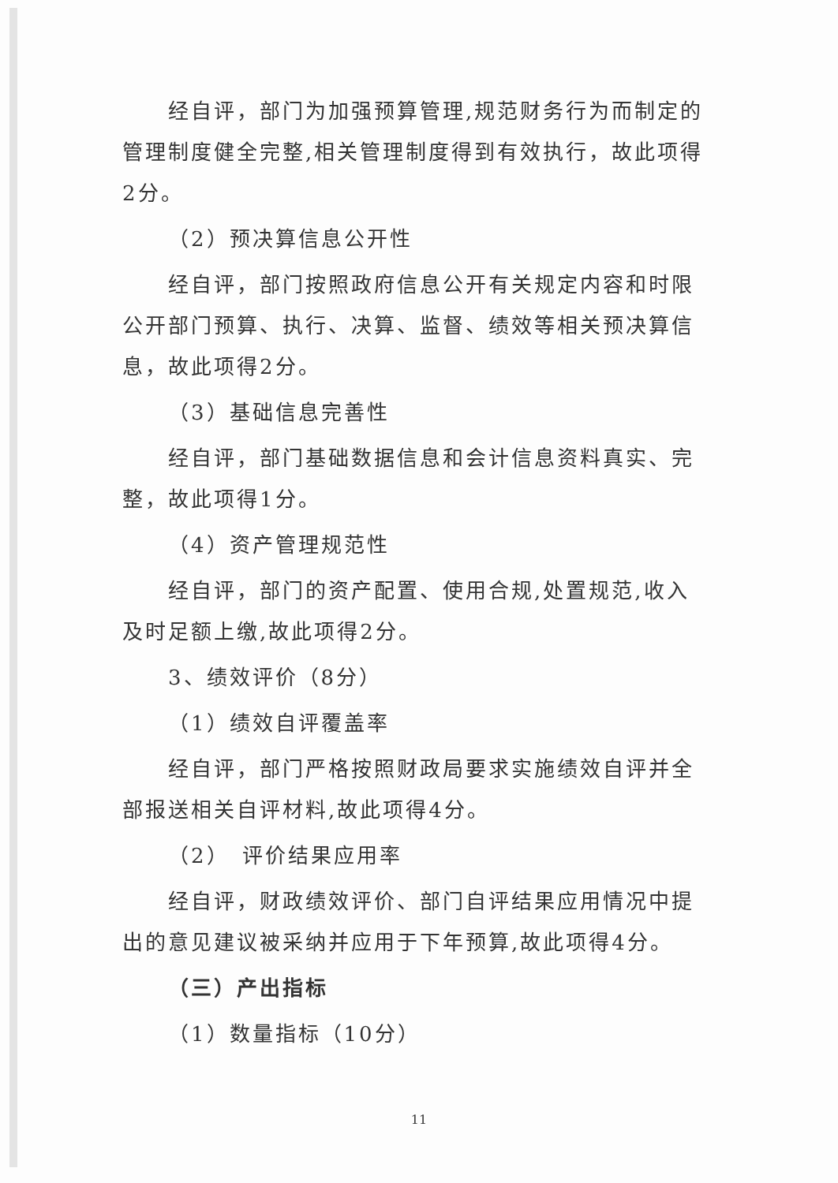经自评，部门为加强预算管理,规范财务行为而制定的管理制度健全完整,相关管理制度得到有效执行，故此项得2分。
（2）预决算信息公开性
经自评，部门按照政府信息公开有关规定内容和时限公开部门预算、执行、决算、监督、绩效等相关预决算信息，故此项得2分。
（3）基础信息完善性
经自评，部门基础数据信息和会计信息资料真实、完整，故此项得1分。
（4）资产管理规范性
经自评，部门的资产配置、使用合规,处置规范,收入及时足额上缴,故此项得2分。
3、绩效评价（8分）
（1）绩效自评覆盖率
经自评，部门严格按照财政局要求实施绩效自评并全部报送相关自评材料,故此项得4分。
（2）　评价结果应用率
经自评，财政绩效评价、部门自评结果应用情况中提出的意见建议被采纳并应用于下年预算,故此项得4分。
（三）产出指标
（1）数量指标（10分）
11